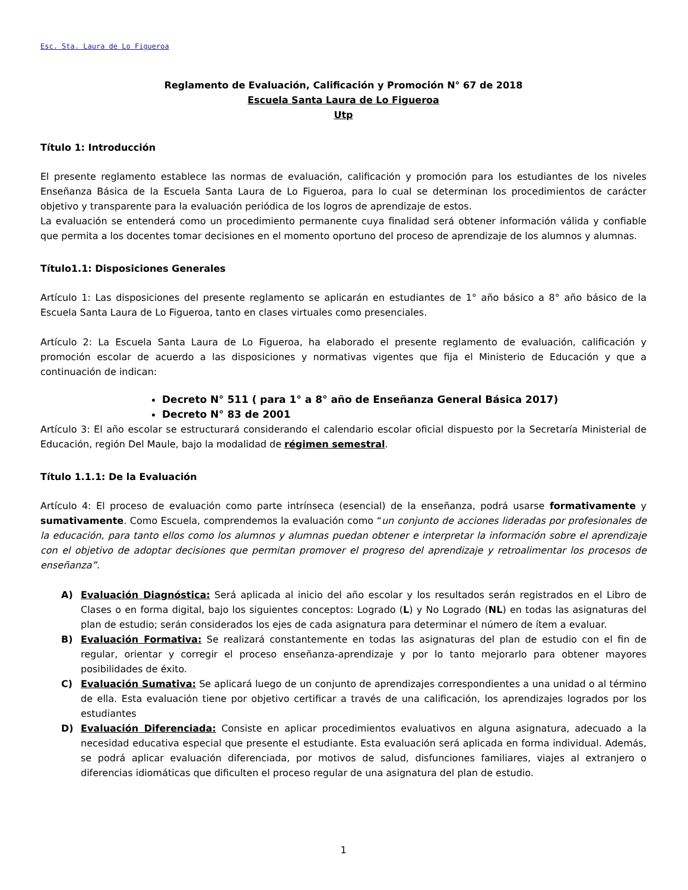Esc. Sta. Laura de Lo Figueroa
Reglamento de Evaluación, Calificación y Promoción N° 67 de 2018
Escuela Santa Laura de Lo Figueroa
Utp
Título 1: Introducción
El presente reglamento establece las normas de evaluación, calificación y promoción para los estudiantes de los niveles Enseñanza Básica de la Escuela Santa Laura de Lo Figueroa, para lo cual se determinan los procedimientos de carácter objetivo y transparente para la evaluación periódica de los logros de aprendizaje de estos.
La evaluación se entenderá como un procedimiento permanente cuya finalidad será obtener información válida y confiable que permita a los docentes tomar decisiones en el momento oportuno del proceso de aprendizaje de los alumnos y alumnas.
Título1.1: Disposiciones Generales
Artículo 1: Las disposiciones del presente reglamento se aplicarán en estudiantes de 1° año básico a 8° año básico de la Escuela Santa Laura de Lo Figueroa, tanto en clases virtuales como presenciales.
Artículo 2: La Escuela Santa Laura de Lo Figueroa, ha elaborado el presente reglamento de evaluación, calificación y promoción escolar de acuerdo a las disposiciones y normativas vigentes que fija el Ministerio de Educación y que a continuación de indican:
Decreto N° 511 ( para 1° a 8° año de Enseñanza General Básica 2017)
Decreto N° 83 de 2001
Artículo 3: El año escolar se estructurará considerando el calendario escolar oficial dispuesto por la Secretaría Ministerial de Educación, región Del Maule, bajo la modalidad de régimen semestral.
Título 1.1.1: De la Evaluación
Artículo 4: El proceso de evaluación como parte intrínseca (esencial) de la enseñanza, podrá usarse formativamente y sumativamente. Como Escuela, comprendemos la evaluación como “un conjunto de acciones lideradas por profesionales de la educación, para tanto ellos como los alumnos y alumnas puedan obtener e interpretar la información sobre el aprendizaje con el objetivo de adoptar decisiones que permitan promover el progreso del aprendizaje y retroalimentar los procesos de enseñanza”.
A) Evaluación Diagnóstica: Será aplicada al inicio del año escolar y los resultados serán registrados en el Libro de Clases o en forma digital, bajo los siguientes conceptos: Logrado (L) y No Logrado (NL) en todas las asignaturas del plan de estudio; serán considerados los ejes de cada asignatura para determinar el número de ítem a evaluar.
B) Evaluación Formativa: Se realizará constantemente en todas las asignaturas del plan de estudio con el fin de regular, orientar y corregir el proceso enseñanza-aprendizaje y por lo tanto mejorarlo para obtener mayores posibilidades de éxito.
C) Evaluación Sumativa: Se aplicará luego de un conjunto de aprendizajes correspondientes a una unidad o al término de ella. Esta evaluación tiene por objetivo certificar a través de una calificación, los aprendizajes logrados por los estudiantes
D) Evaluación Diferenciada: Consiste en aplicar procedimientos evaluativos en alguna asignatura, adecuado a la necesidad educativa especial que presente el estudiante. Esta evaluación será aplicada en forma individual. Además, se podrá aplicar evaluación diferenciada, por motivos de salud, disfunciones familiares, viajes al extranjero o diferencias idiomáticas que dificulten el proceso regular de una asignatura del plan de estudio.
1